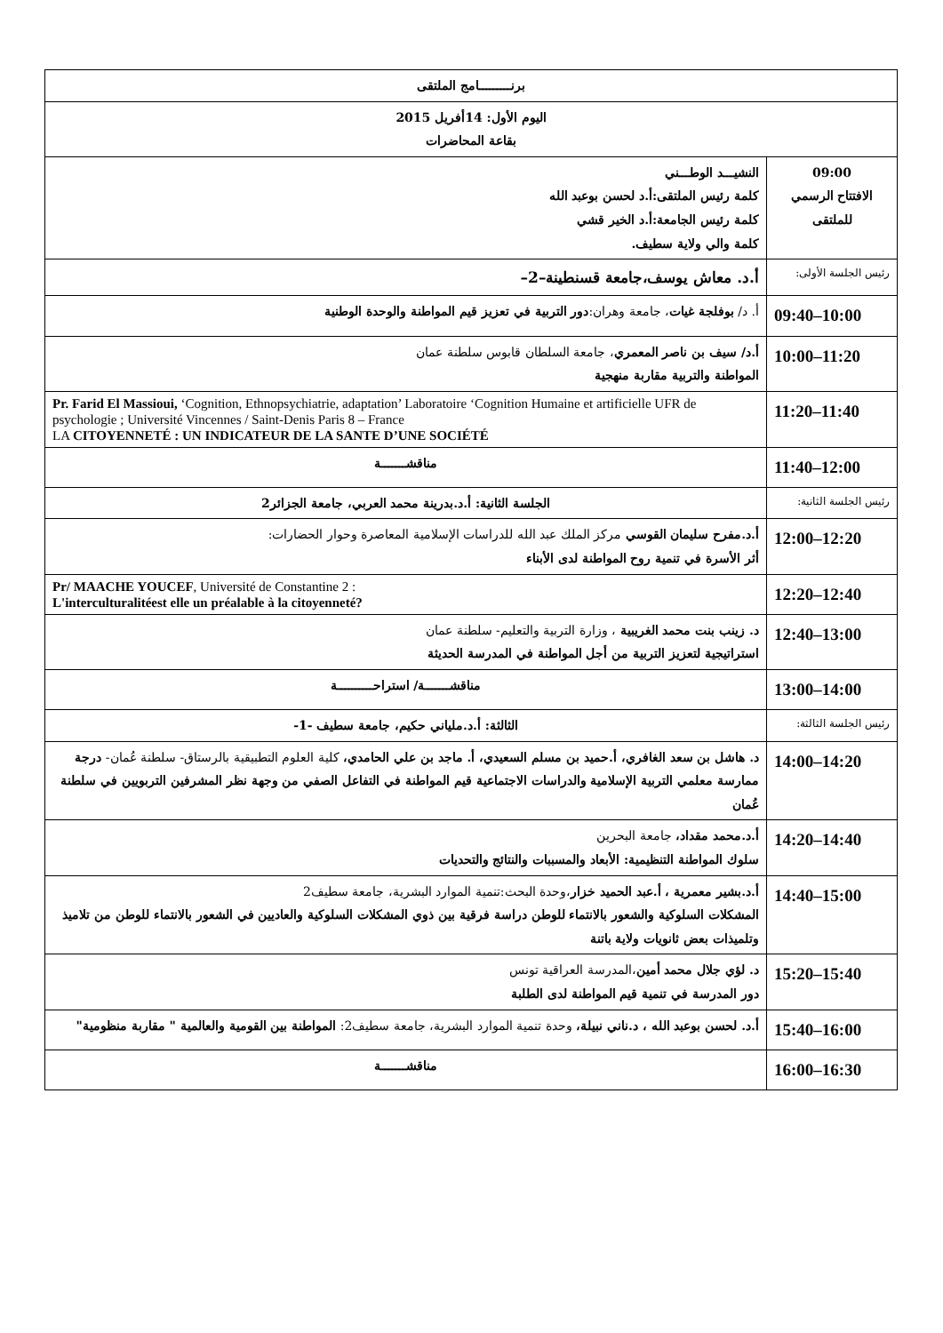| برنـــــــــامج الملتقى | |
| اليوم الأول: 14أفريل 2015 بقاعة المحاضرات | |
| 09:00 الافتتاح الرسمي للملتقى | النشيـــد الوطـــني كلمة رئيس الملتقى:أ.د لحسن بوعبد الله كلمة رئيس الجامعة:أ.د الخير قشي كلمة والي ولاية سطيف. |
| رئيس الجلسة الأولى: | أ.د. معاش يوسف،جامعة قسنطينة–2– |
| 09:40–10:00 | أ. د/ بوفلجة غيات ، جامعة وهران: دور التربية في تعزيز قيم المواطنة والوحدة الوطنية |
| 10:00–11:20 | أ.د/ سيف بن ناصر المعمري ، جامعة السلطان قابوس سلطنة عمان المواطنة والتربية مقاربة منهجية |
| 11:20–11:40 | Pr. Farid El Massioui, ‘Cognition, Ethnopsychiatrie, adaptation’ Laboratoire ‘Cognition Humaine et artificielle UFR de psychologie ; Université Vincennes / Saint-Denis Paris 8 – France LA CITOYENNETÉ : UN INDICATEUR DE LA SANTE D’UNE SOCIÉTÉ |
| 11:40–12:00 | مناقشـــــــة |
| رئيس الجلسة الثانية: | الجلسة الثانية: أ.د.بدرينة محمد العربي، جامعة الجزائر2 |
| 12:00–12:20 | أ.د.مفرح سليمان القوسي مركز الملك عبد الله للدراسات الإسلامية المعاصرة وحوار الحضارات: أثر الأسرة في تنمية روح المواطنة لدى الأبناء |
| 12:20–12:40 | Pr/ MAACHE YOUCEF , Université de Constantine 2 : L'interculturalitéest elle un préalable à la citoyenneté? |
| 12:40–13:00 | د. زينب بنت محمد الغريبية ، وزارة التربية والتعليم- سلطنة عمان استراتيجية لتعزيز التربية من أجل المواطنة في المدرسة الحديثة |
| 13:00–14:00 | مناقشـــــــة/ استراحــــــــــة |
| رئيس الجلسة الثالثة: | الثالثة: أ.د.ملياني حكيم، جامعة سطيف -1- |
| 14:00–14:20 | د. هاشل بن سعد الغافري، أ.حميد بن مسلم السعيدي، أ. ماجد بن علي الحامدي، كلية العلوم التطبيقية بالرستاق- سلطنة عُمان- درجة ممارسة معلمي التربية الإسلامية والدراسات الاجتماعية قيم المواطنة في التفاعل الصفي من وجهة نظر المشرفين التربويين في سلطنة عُمان |
| 14:20–14:40 | أ.د.محمد مقداد، جامعة البحرين سلوك المواطنة التنظيمية: الأبعاد والمسببات والنتائج والتحديات |
| 14:40–15:00 | أ.د.بشير معمرية ، أ.عبد الحميد خزار ،وحدة البحث:تنمية الموارد البشرية، جامعة سطيف2 المشكلات السلوكية والشعور بالانتماء للوطن دراسة فرقية بين ذوي المشكلات السلوكية والعاديين في الشعور بالانتماء للوطن من تلاميذ وتلميذات بعض ثانويات ولاية باتنة |
| 15:20–15:40 | د. لؤي جلال محمد أمين ،المدرسة العراقية تونس دور المدرسة في تنمية قيم المواطنة لدى الطلبة |
| 15:40–16:00 | أ.د. لحسن بوعبد الله ، د.ناني نبيلة، وحدة تنمية الموارد البشرية، جامعة سطيف2: المواطنة بين القومية والعالمية " مقاربة منظومية" |
| 16:00–16:30 | مناقشـــــــة |